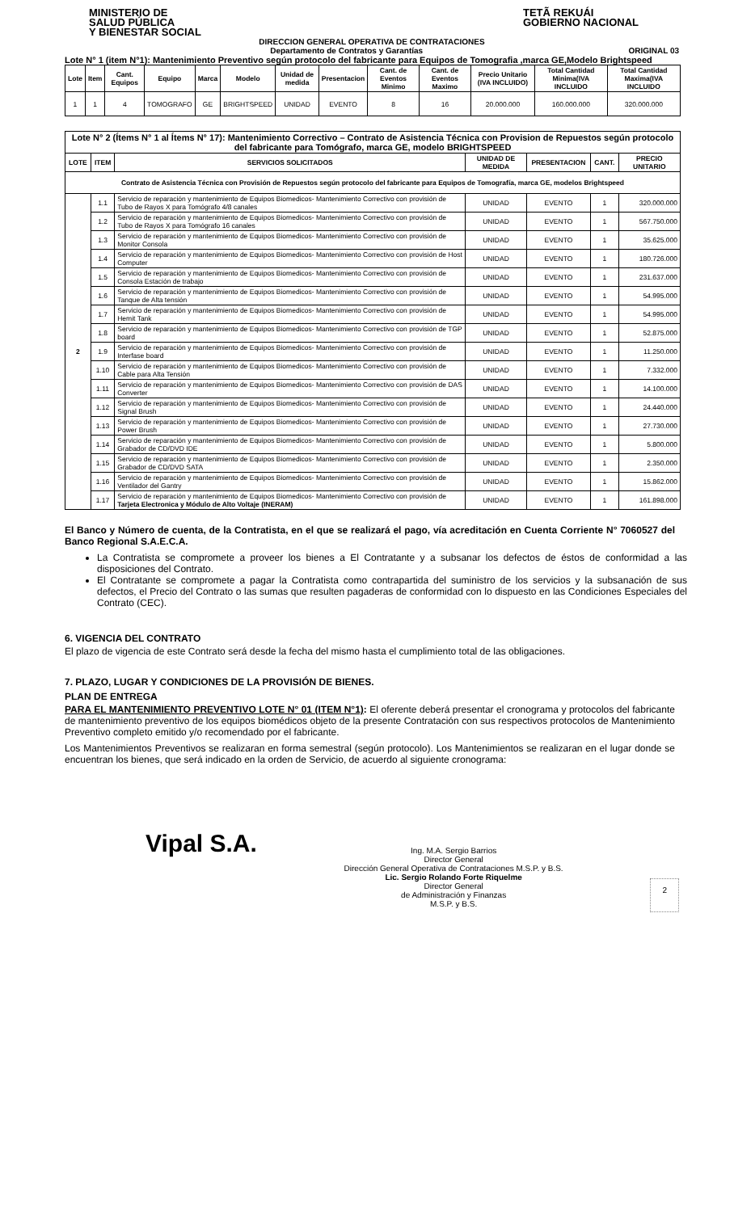MINISTERIO DE
SALUD PÚBLICA
Y BIENESTAR SOCIAL
TETÃ REKUÁI
GOBIERNO NACIONAL
DIRECCION GENERAL OPERATIVA DE CONTRATACIONES
Departamento de Contratos y Garantías ORIGINAL 03
Lote N° 1 (item N°1): Mantenimiento Preventivo según protocolo del fabricante para Equipos de Tomografia ,marca GE,Modelo Brightspeed
| Lote | Item | Cant. Equipos | Equipo | Marca | Modelo | Unidad de medida | Presentacion | Cant. de Eventos Minimo | Cant. de Eventos Maximo | Precio Unitario (IVA INCLUIDO) | Total Cantidad Minima(IVA INCLUIDO | Total Cantidad Maxima(IVA INCLUIDO |
| --- | --- | --- | --- | --- | --- | --- | --- | --- | --- | --- | --- | --- |
| 1 | 1 | 4 | TOMOGRAFO | GE | BRIGHTSPEED | UNIDAD | EVENTO | 8 | 16 | 20.000.000 | 160.000.000 | 320.000.000 |
| Lote N° 2 (Ítems N° 1 al Ítems N° 17): Mantenimiento Correctivo – Contrato de Asistencia Técnica con Provision de Repuestos según protocolo del fabricante para Tomógrafo, marca GE, modelo BRIGHTSPEED | | | | | | |
| --- | --- | --- | --- | --- | --- | --- |
| LOTE | ITEM | SERVICIOS SOLICITADOS | UNIDAD DE MEDIDA | PRESENTACION | CANT. | PRECIO UNITARIO |
| Contrato de Asistencia Técnica con Provisión de Repuestos según protocolo del fabricante para Equipos de Tomografía, marca GE, modelos Brightspeed | | | | | | |
| 2 | 1.1 | Servicio de reparación y mantenimiento de Equipos Biomedicos- Mantenimiento Correctivo con provisión de Tubo de Rayos X para Tomógrafo 4/8 canales | UNIDAD | EVENTO | 1 | 320.000.000 |
| | 1.2 | Servicio de reparación y mantenimiento de Equipos Biomedicos- Mantenimiento Correctivo con provisión de Tubo de Rayos X para Tomógrafo 16 canales | UNIDAD | EVENTO | 1 | 567.750.000 |
| | 1.3 | Servicio de reparación y mantenimiento de Equipos Biomedicos- Mantenimiento Correctivo con provisión de Monitor Consola | UNIDAD | EVENTO | 1 | 35.625.000 |
| | 1.4 | Servicio de reparación y mantenimiento de Equipos Biomedicos- Mantenimiento Correctivo con provisión de Host Computer | UNIDAD | EVENTO | 1 | 180.726.000 |
| | 1.5 | Servicio de reparación y mantenimiento de Equipos Biomedicos- Mantenimiento Correctivo con provisión de Consola Estación de trabajo | UNIDAD | EVENTO | 1 | 231.637.000 |
| | 1.6 | Servicio de reparación y mantenimiento de Equipos Biomedicos- Mantenimiento Correctivo con provisión de Tanque de Alta tensión | UNIDAD | EVENTO | 1 | 54.995.000 |
| | 1.7 | Servicio de reparación y mantenimiento de Equipos Biomedicos- Mantenimiento Correctivo con provisión de Hemit Tank | UNIDAD | EVENTO | 1 | 54.995.000 |
| | 1.8 | Servicio de reparación y mantenimiento de Equipos Biomedicos- Mantenimiento Correctivo con provisión de TGP board | UNIDAD | EVENTO | 1 | 52.875.000 |
| | 1.9 | Servicio de reparación y mantenimiento de Equipos Biomedicos- Mantenimiento Correctivo con provisión de Interfase board | UNIDAD | EVENTO | 1 | 11.250.000 |
| | 1.10 | Servicio de reparación y mantenimiento de Equipos Biomedicos- Mantenimiento Correctivo con provisión de Cable para Alta Tensión | UNIDAD | EVENTO | 1 | 7.332.000 |
| | 1.11 | Servicio de reparación y mantenimiento de Equipos Biomedicos- Mantenimiento Correctivo con provisión de DAS Converter | UNIDAD | EVENTO | 1 | 14.100.000 |
| | 1.12 | Servicio de reparación y mantenimiento de Equipos Biomedicos- Mantenimiento Correctivo con provisión de Signal Brush | UNIDAD | EVENTO | 1 | 24.440.000 |
| | 1.13 | Servicio de reparación y mantenimiento de Equipos Biomedicos- Mantenimiento Correctivo con provisión de Power Brush | UNIDAD | EVENTO | 1 | 27.730.000 |
| | 1.14 | Servicio de reparación y mantenimiento de Equipos Biomedicos- Mantenimiento Correctivo con provisión de Grabador de CD/DVD IDE | UNIDAD | EVENTO | 1 | 5.800.000 |
| | 1.15 | Servicio de reparación y mantenimiento de Equipos Biomedicos- Mantenimiento Correctivo con provisión de Grabador de CD/DVD SATA | UNIDAD | EVENTO | 1 | 2.350.000 |
| | 1.16 | Servicio de reparación y mantenimiento de Equipos Biomedicos- Mantenimiento Correctivo con provisión de Ventilador del Gantry | UNIDAD | EVENTO | 1 | 15.862.000 |
| | 1.17 | Servicio de reparación y mantenimiento de Equipos Biomedicos- Mantenimiento Correctivo con provisión de Tarjeta Electronica y Módulo de Alto Voltaje (INERAM) | UNIDAD | EVENTO | 1 | 161.898.000 |
El Banco y Número de cuenta, de la Contratista, en el que se realizará el pago, vía acreditación en Cuenta Corriente N° 7060527 del Banco Regional S.A.E.C.A.
La Contratista se compromete a proveer los bienes a El Contratante y a subsanar los defectos de éstos de conformidad a las disposiciones del Contrato.
El Contratante se compromete a pagar la Contratista como contrapartida del suministro de los servicios y la subsanación de sus defectos, el Precio del Contrato o las sumas que resulten pagaderas de conformidad con lo dispuesto en las Condiciones Especiales del Contrato (CEC).
6. VIGENCIA DEL CONTRATO
El plazo de vigencia de este Contrato será desde la fecha del mismo hasta el cumplimiento total de las obligaciones.
7. PLAZO, LUGAR Y CONDICIONES DE LA PROVISIÓN DE BIENES.
PLAN DE ENTREGA
PARA EL MANTENIMIENTO PREVENTIVO LOTE N° 01 (ITEM N°1): El oferente deberá presentar el cronograma y protocolos del fabricante de mantenimiento preventivo de los equipos biomédicos objeto de la presente Contratación con sus respectivos protocolos de Mantenimiento Preventivo completo emitido y/o recomendado por el fabricante.
Los Mantenimientos Preventivos se realizaran en forma semestral (según protocolo). Los Mantenimientos se realizaran en el lugar donde se encuentran los bienes, que será indicado en la orden de Servicio, de acuerdo al siguiente cronograma:
Vipal S.A.
Ing. M.A. Sergio Barrios
Director General
Dirección General Operativa de Contrataciones M.S.P. y B.S.
Lic. Sergio Rolando Forte Riquelme
Director General
de Administración y Finanzas
M.S.P. y B.S.
2